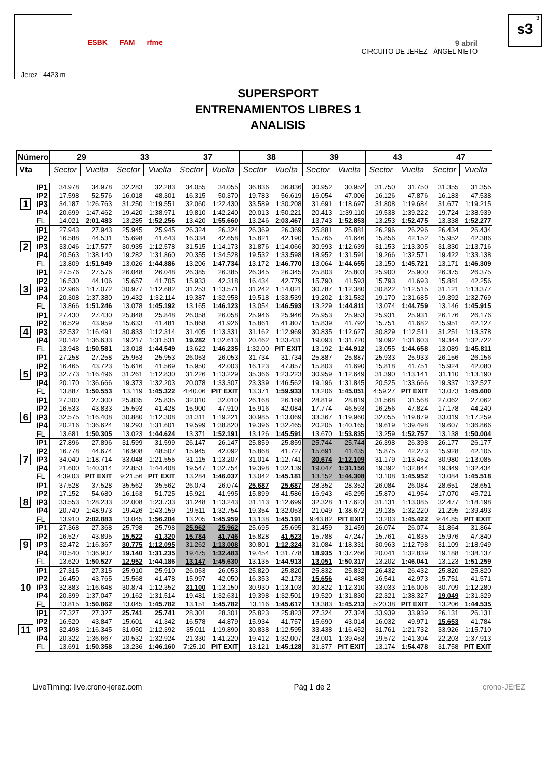Jerez - 4423 m
ESBK FAM rfme
9 abril
CIRCUITO DE JEREZ - ÁNGEL NIETO
3
s3
SUPERSPORT
ENTRENAMIENTOS LIBRES 1
ANALISIS
| Número | | 29 | | 33 | | 37 | | 38 | | 39 | | 43 | | 47 | |
| --- | --- | --- | --- | --- | --- | --- | --- | --- | --- | --- | --- | --- | --- | --- | --- |
| Vta | | Sector | Vuelta | Sector | Vuelta | Sector | Vuelta | Sector | Vuelta | Sector | Vuelta | Sector | Vuelta | Sector | Vuelta |
| 1 | IP1 | 34.978 | 34.978 | 32.283 | 32.283 | 34.055 | 34.055 | 36.836 | 36.836 | 30.952 | 30.952 | 31.750 | 31.750 | 31.355 | 31.355 |
| | IP2 | 17.598 | 52.576 | 16.018 | 48.301 | 16.315 | 50.370 | 19.783 | 56.619 | 16.054 | 47.006 | 16.126 | 47.876 | 16.183 | 47.538 |
| | IP3 | 34.187 | 1:26.763 | 31.250 | 1:19.551 | 32.060 | 1:22.430 | 33.589 | 1:30.208 | 31.691 | 1:18.697 | 31.808 | 1:19.684 | 31.677 | 1:19.215 |
| | IP4 | 20.699 | 1:47.462 | 19.420 | 1:38.971 | 19.810 | 1:42.240 | 20.013 | 1:50.221 | 20.413 | 1:39.110 | 19.538 | 1:39.222 | 19.724 | 1:38.939 |
| | FL | 14.021 | 2:01.483 | 13.285 | 1:52.256 | 13.420 | 1:55.660 | 13.246 | 2:03.467 | 13.743 | 1:52.853 | 13.253 | 1:52.475 | 13.338 | 1:52.277 |
| 2 | IP1 | 27.943 | 27.943 | 25.945 | 25.945 | 26.324 | 26.324 | 26.369 | 26.369 | 25.881 | 25.881 | 26.296 | 26.296 | 26.434 | 26.434 |
| | IP2 | 16.588 | 44.531 | 15.698 | 41.643 | 16.334 | 42.658 | 15.821 | 42.190 | 15.765 | 41.646 | 15.856 | 42.152 | 15.952 | 42.386 |
| | IP3 | 33.046 | 1:17.577 | 30.935 | 1:12.578 | 31.515 | 1:14.173 | 31.876 | 1:14.066 | 30.993 | 1:12.639 | 31.153 | 1:13.305 | 31.330 | 1:13.716 |
| | IP4 | 20.563 | 1:38.140 | 19.282 | 1:31.860 | 20.355 | 1:34.528 | 19.532 | 1:33.598 | 18.952 | 1:31.591 | 19.266 | 1:32.571 | 19.422 | 1:33.138 |
| | FL | 13.809 | 1:51.949 | 13.026 | 1:44.886 | 13.206 | 1:47.734 | 13.172 | 1:46.770 | 13.064 | 1:44.655 | 13.150 | 1:45.721 | 13.171 | 1:46.309 |
| 3 | IP1 | 27.576 | 27.576 | 26.048 | 26.048 | 26.385 | 26.385 | 26.345 | 26.345 | 25.803 | 25.803 | 25.900 | 25.900 | 26.375 | 26.375 |
| | IP2 | 16.530 | 44.106 | 15.657 | 41.705 | 15.933 | 42.318 | 16.434 | 42.779 | 15.790 | 41.593 | 15.793 | 41.693 | 15.881 | 42.256 |
| | IP3 | 32.966 | 1:17.072 | 30.977 | 1:12.682 | 31.253 | 1:13.571 | 31.242 | 1:14.021 | 30.787 | 1:12.380 | 30.822 | 1:12.515 | 31.121 | 1:13.377 |
| | IP4 | 20.308 | 1:37.380 | 19.432 | 1:32.114 | 19.387 | 1:32.958 | 19.518 | 1:33.539 | 19.202 | 1:31.582 | 19.170 | 1:31.685 | 19.392 | 1:32.769 |
| | FL | 13.866 | 1:51.246 | 13.078 | 1:45.192 | 13.165 | 1:46.123 | 13.054 | 1:46.593 | 13.229 | 1:44.811 | 13.074 | 1:44.759 | 13.146 | 1:45.915 |
| 4 | IP1 | 27.430 | 27.430 | 25.848 | 25.848 | 26.058 | 26.058 | 25.946 | 25.946 | 25.953 | 25.953 | 25.931 | 25.931 | 26.176 | 26.176 |
| | IP2 | 16.529 | 43.959 | 15.633 | 41.481 | 15.868 | 41.926 | 15.861 | 41.807 | 15.839 | 41.792 | 15.751 | 41.682 | 15.951 | 42.127 |
| | IP3 | 32.532 | 1:16.491 | 30.833 | 1:12.314 | 31.405 | 1:13.331 | 31.162 | 1:12.969 | 30.835 | 1:12.627 | 30.829 | 1:12.511 | 31.251 | 1:13.378 |
| | IP4 | 20.142 | 1:36.633 | 19.217 | 1:31.531 | 19.282 | 1:32.613 | 20.462 | 1:33.431 | 19.093 | 1:31.720 | 19.092 | 1:31.603 | 19.344 | 1:32.722 |
| | FL | 13.948 | 1:50.581 | 13.018 | 1:44.549 | 13.622 | 1:46.235 | 1:32.00 | PIT EXIT | 13.192 | 1:44.912 | 13.055 | 1:44.658 | 13.089 | 1:45.811 |
| 5 | IP1 | 27.258 | 27.258 | 25.953 | 25.953 | 26.053 | 26.053 | 31.734 | 31.734 | 25.887 | 25.887 | 25.933 | 25.933 | 26.156 | 26.156 |
| | IP2 | 16.465 | 43.723 | 15.616 | 41.569 | 15.950 | 42.003 | 16.123 | 47.857 | 15.803 | 41.690 | 15.818 | 41.751 | 15.924 | 42.080 |
| | IP3 | 32.773 | 1:16.496 | 31.261 | 1:12.830 | 31.226 | 1:13.229 | 35.366 | 1:23.223 | 30.959 | 1:12.649 | 31.390 | 1:13.141 | 31.110 | 1:13.190 |
| | IP4 | 20.170 | 1:36.666 | 19.373 | 1:32.203 | 20.078 | 1:33.307 | 23.339 | 1:46.562 | 19.196 | 1:31.845 | 20.525 | 1:33.666 | 19.337 | 1:32.527 |
| | FL | 13.887 | 1:50.553 | 13.119 | 1:45.322 | 4:40.06 | PIT EXIT | 13.371 | 1:59.933 | 13.206 | 1:45.051 | 4:59.27 | PIT EXIT | 13.073 | 1:45.600 |
| 6 | IP1 | 27.300 | 27.300 | 25.835 | 25.835 | 32.010 | 32.010 | 26.168 | 26.168 | 28.819 | 28.819 | 31.568 | 31.568 | 27.062 | 27.062 |
| | IP2 | 16.533 | 43.833 | 15.593 | 41.428 | 15.900 | 47.910 | 15.916 | 42.084 | 17.774 | 46.593 | 16.256 | 47.824 | 17.178 | 44.240 |
| | IP3 | 32.575 | 1:16.408 | 30.880 | 1:12.308 | 31.311 | 1:19.221 | 30.985 | 1:13.069 | 33.367 | 1:19.960 | 32.055 | 1:19.879 | 33.019 | 1:17.259 |
| | IP4 | 20.216 | 1:36.624 | 19.293 | 1:31.601 | 19.599 | 1:38.820 | 19.396 | 1:32.465 | 20.205 | 1:40.165 | 19.619 | 1:39.498 | 19.607 | 1:36.866 |
| | FL | 13.681 | 1:50.305 | 13.023 | 1:44.624 | 13.371 | 1:52.191 | 13.126 | 1:45.591 | 13.670 | 1:53.835 | 13.259 | 1:52.757 | 13.138 | 1:50.004 |
| 7 | IP1 | 27.896 | 27.896 | 31.599 | 31.599 | 26.147 | 26.147 | 25.859 | 25.859 | 25.744 | 25.744 | 26.398 | 26.398 | 26.177 | 26.177 |
| | IP2 | 16.778 | 44.674 | 16.908 | 48.507 | 15.945 | 42.092 | 15.868 | 41.727 | 15.691 | 41.435 | 15.875 | 42.273 | 15.928 | 42.105 |
| | IP3 | 34.040 | 1:18.714 | 33.048 | 1:21.555 | 31.115 | 1:13.207 | 31.014 | 1:12.741 | 30.674 | 1:12.109 | 31.179 | 1:13.452 | 30.980 | 1:13.085 |
| | IP4 | 21.600 | 1:40.314 | 22.853 | 1:44.408 | 19.547 | 1:32.754 | 19.398 | 1:32.139 | 19.047 | 1:31.156 | 19.392 | 1:32.844 | 19.349 | 1:32.434 |
| | FL | 4:39.03 | PIT EXIT | 9:21.56 | PIT EXIT | 13.284 | 1:46.037 | 13.042 | 1:45.181 | 13.152 | 1:44.308 | 13.108 | 1:45.952 | 13.084 | 1:45.518 |
| 8 | IP1 | 37.528 | 37.528 | 35.562 | 35.562 | 26.074 | 26.074 | 25.687 | 25.687 | 28.352 | 28.352 | 26.084 | 26.084 | 28.651 | 28.651 |
| | IP2 | 17.152 | 54.680 | 16.163 | 51.725 | 15.921 | 41.995 | 15.899 | 41.586 | 16.943 | 45.295 | 15.870 | 41.954 | 17.070 | 45.721 |
| | IP3 | 33.553 | 1:28.233 | 32.008 | 1:23.733 | 31.248 | 1:13.243 | 31.113 | 1:12.699 | 32.328 | 1:17.623 | 31.131 | 1:13.085 | 32.477 | 1:18.198 |
| | IP4 | 20.740 | 1:48.973 | 19.426 | 1:43.159 | 19.511 | 1:32.754 | 19.354 | 1:32.053 | 21.049 | 1:38.672 | 19.135 | 1:32.220 | 21.295 | 1:39.493 |
| | FL | 13.910 | 2:02.883 | 13.045 | 1:56.204 | 13.205 | 1:45.959 | 13.138 | 1:45.191 | 9:43.82 | PIT EXIT | 13.203 | 1:45.422 | 9:44.85 | PIT EXIT |
| 9 | IP1 | 27.368 | 27.368 | 25.798 | 25.798 | 25.962 | 25.962 | 25.695 | 25.695 | 31.459 | 31.459 | 26.074 | 26.074 | 31.864 | 31.864 |
| | IP2 | 16.527 | 43.895 | 15.522 | 41.320 | 15.784 | 41.746 | 15.828 | 41.523 | 15.788 | 47.247 | 15.761 | 41.835 | 15.976 | 47.840 |
| | IP3 | 32.472 | 1:16.367 | 30.775 | 1:12.095 | 31.262 | 1:13.008 | 30.801 | 1:12.324 | 31.084 | 1:18.331 | 30.963 | 1:12.798 | 31.109 | 1:18.949 |
| | IP4 | 20.540 | 1:36.907 | 19.140 | 1:31.235 | 19.475 | 1:32.483 | 19.454 | 1:31.778 | 18.935 | 1:37.266 | 20.041 | 1:32.839 | 19.188 | 1:38.137 |
| | FL | 13.620 | 1:50.527 | 12.952 | 1:44.186 | 13.147 | 1:45.630 | 13.135 | 1:44.913 | 13.051 | 1:50.317 | 13.202 | 1:46.041 | 13.123 | 1:51.259 |
| 10 | IP1 | 27.315 | 27.315 | 25.910 | 25.910 | 26.053 | 26.053 | 25.820 | 25.820 | 25.832 | 25.832 | 26.432 | 26.432 | 25.820 | 25.820 |
| | IP2 | 16.450 | 43.765 | 15.568 | 41.478 | 15.997 | 42.050 | 16.353 | 42.173 | 15.656 | 41.488 | 16.541 | 42.973 | 15.751 | 41.571 |
| | IP3 | 32.883 | 1:16.648 | 30.874 | 1:12.352 | 31.100 | 1:13.150 | 30.930 | 1:13.103 | 30.822 | 1:12.310 | 33.033 | 1:16.006 | 30.709 | 1:12.280 |
| | IP4 | 20.399 | 1:37.047 | 19.162 | 1:31.514 | 19.481 | 1:32.631 | 19.398 | 1:32.501 | 19.520 | 1:31.830 | 22.321 | 1:38.327 | 19.049 | 1:31.329 |
| | FL | 13.815 | 1:50.862 | 13.045 | 1:45.782 | 13.151 | 1:45.782 | 13.116 | 1:45.617 | 13.383 | 1:45.213 | 5:20.38 | PIT EXIT | 13.206 | 1:44.535 |
| 11 | IP1 | 27.327 | 27.327 | 25.741 | 25.741 | 28.301 | 28.301 | 25.823 | 25.823 | 27.324 | 27.324 | 33.939 | 33.939 | 26.131 | 26.131 |
| | IP2 | 16.520 | 43.847 | 15.601 | 41.342 | 16.578 | 44.879 | 15.934 | 41.757 | 15.690 | 43.014 | 16.032 | 49.971 | 15.653 | 41.784 |
| | IP3 | 32.498 | 1:16.345 | 31.050 | 1:12.392 | 35.011 | 1:19.890 | 30.838 | 1:12.595 | 33.438 | 1:16.452 | 31.761 | 1:21.732 | 33.926 | 1:15.710 |
| | IP4 | 20.322 | 1:36.667 | 20.532 | 1:32.924 | 21.330 | 1:41.220 | 19.412 | 1:32.007 | 23.001 | 1:39.453 | 19.572 | 1:41.304 | 22.203 | 1:37.913 |
| | FL | 13.691 | 1:50.358 | 13.236 | 1:46.160 | 7:25.10 | PIT EXIT | 13.121 | 1:45.128 | 31.377 | PIT EXIT | 13.174 | 1:54.478 | 31.758 | PIT EXIT |
LiveTiming: live.crono-jerez.com Pág 1 de 2 crono-JErEZ